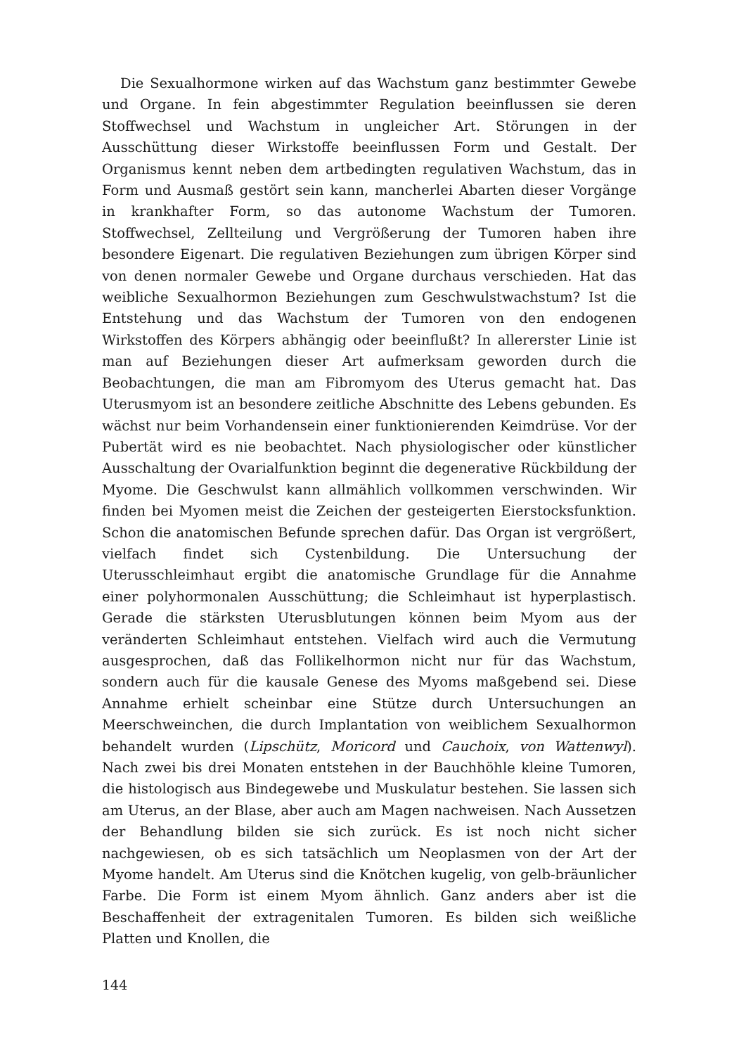Die Sexualhormone wirken auf das Wachstum ganz bestimmter Gewebe und Organe. In fein abgestimmter Regulation beeinflussen sie deren Stoffwechsel und Wachstum in ungleicher Art. Störungen in der Ausschüttung dieser Wirkstoffe beeinflussen Form und Gestalt. Der Organismus kennt neben dem artbedingten regulativen Wachstum, das in Form und Ausmaß gestört sein kann, mancherlei Abarten dieser Vorgänge in krankhafter Form, so das autonome Wachstum der Tumoren. Stoffwechsel, Zellteilung und Vergrößerung der Tumoren haben ihre besondere Eigenart. Die regulativen Beziehungen zum übrigen Körper sind von denen normaler Gewebe und Organe durchaus verschieden. Hat das weibliche Sexualhormon Beziehungen zum Geschwulstwachstum? Ist die Entstehung und das Wachstum der Tumoren von den endogenen Wirkstoffen des Körpers abhängig oder beeinflußt? In allererster Linie ist man auf Beziehungen dieser Art aufmerksam geworden durch die Beobachtungen, die man am Fibromyom des Uterus gemacht hat. Das Uterusmyom ist an besondere zeitliche Abschnitte des Lebens gebunden. Es wächst nur beim Vorhandensein einer funktionierenden Keimdrüse. Vor der Pubertät wird es nie beobachtet. Nach physiologischer oder künstlicher Ausschaltung der Ovarialfunktion beginnt die degenerative Rückbildung der Myome. Die Geschwulst kann allmählich vollkommen verschwinden. Wir finden bei Myomen meist die Zeichen der gesteigerten Eierstocksfunktion. Schon die anatomischen Befunde sprechen dafür. Das Organ ist vergrößert, vielfach findet sich Cystenbildung. Die Untersuchung der Uterusschleimhaut ergibt die anatomische Grundlage für die Annahme einer polyhormonalen Ausschüttung; die Schleimhaut ist hyperplastisch. Gerade die stärksten Uterusblutungen können beim Myom aus der veränderten Schleimhaut entstehen. Vielfach wird auch die Vermutung ausgesprochen, daß das Follikelhormon nicht nur für das Wachstum, sondern auch für die kausale Genese des Myoms maßgebend sei. Diese Annahme erhielt scheinbar eine Stütze durch Untersuchungen an Meerschweinchen, die durch Implantation von weiblichem Sexualhormon behandelt wurden (Lipschütz, Moricord und Cauchoix, von Wattenwyl). Nach zwei bis drei Monaten entstehen in der Bauchhöhle kleine Tumoren, die histologisch aus Bindegewebe und Muskulatur bestehen. Sie lassen sich am Uterus, an der Blase, aber auch am Magen nachweisen. Nach Aussetzen der Behandlung bilden sie sich zurück. Es ist noch nicht sicher nachgewiesen, ob es sich tatsächlich um Neoplasmen von der Art der Myome handelt. Am Uterus sind die Knötchen kugelig, von gelb-bräunlicher Farbe. Die Form ist einem Myom ähnlich. Ganz anders aber ist die Beschaffenheit der extragenitalen Tumoren. Es bilden sich weißliche Platten und Knollen, die
144